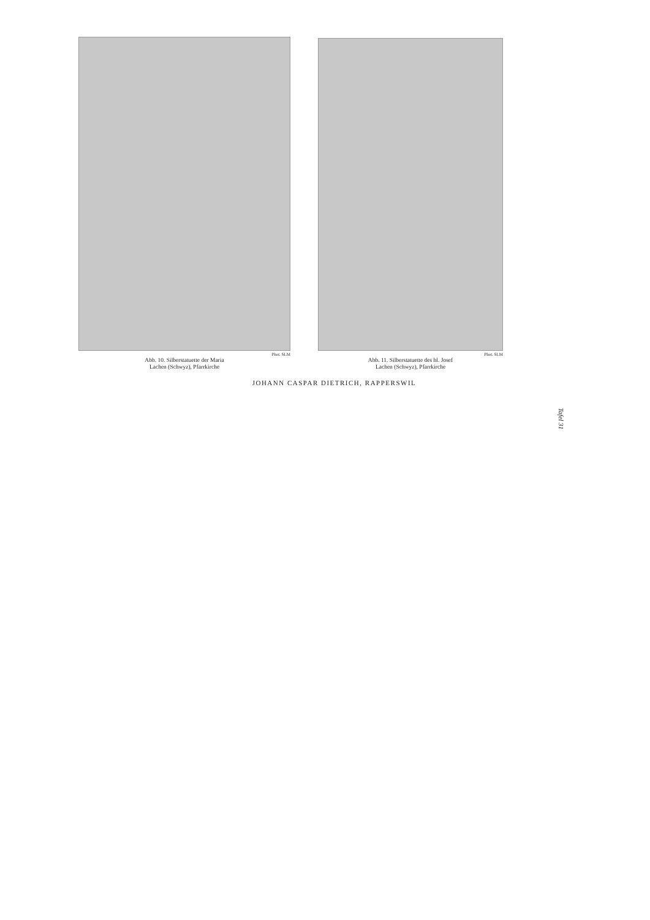Phot. SLM
Abb. 10. Silberstatuette der Maria
Lachen (Schwyz), Pfarrkirche
Phot. SLM
Abb. 11. Silberstatuette des hl. Josef
Lachen (Schwyz), Pfarrkirche
JOHANN CASPAR DIETRICH, RAPPERSWIL
Tafel 31